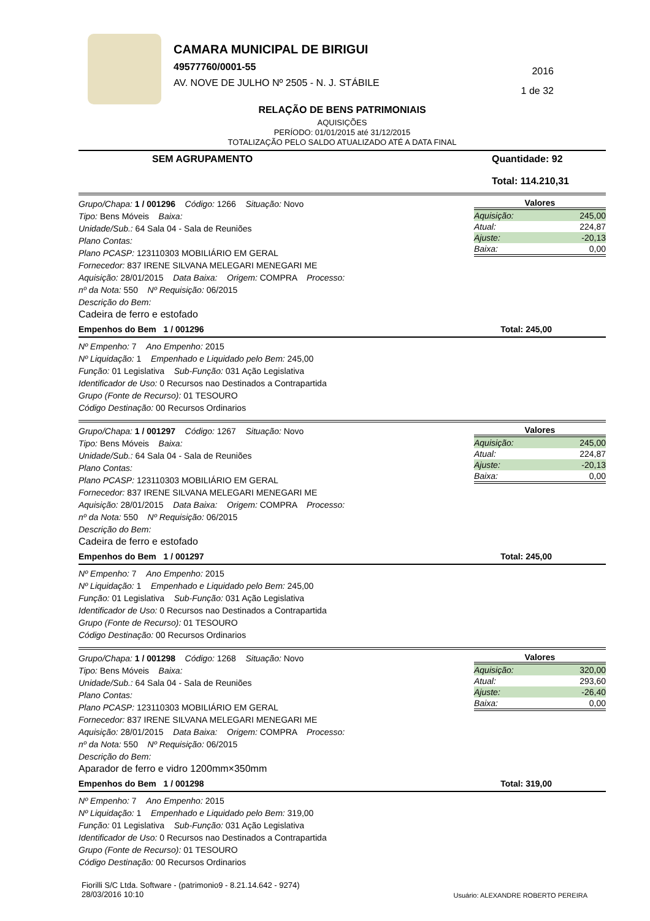CAMARA MUNICIPAL DE BIRIGUI
49577760/0001-55
AV. NOVE DE JULHO Nº 2505 - N. J. STÁBILE
2016
1 de 32
RELAÇÃO DE BENS PATRIMONIAIS
AQUISIÇÕES
PERÍODO: 01/01/2015 até 31/12/2015
TOTALIZAÇÃO PELO SALDO ATUALIZADO ATÉ A DATA FINAL
SEM AGRUPAMENTO Quantidade: 92
Total: 114.210,31
Grupo/Chapa: 1 / 001296 Código: 1266 Situação: Novo
Tipo: Bens Móveis Baixa:
Unidade/Sub.: 64 Sala 04 - Sala de Reuniões
Plano Contas:
Plano PCASP: 123110303 MOBILIÁRIO EM GERAL
Fornecedor: 837 IRENE SILVANA MELEGARI MENEGARI ME
Aquisição: 28/01/2015 Data Baixa: Origem: COMPRA Processo:
nº da Nota: 550 Nº Requisição: 06/2015
Descrição do Bem:
Cadeira de ferro e estofado
Valores
| Aquisição: | 245,00 |
| Atual: | 224,87 |
| Ajuste: | -20,13 |
| Baixa: | 0,00 |
Empenhos do Bem 1 / 001296 Total: 245,00
Nº Empenho: 7 Ano Empenho: 2015
Nº Liquidação: 1 Empenhado e Liquidado pelo Bem: 245,00
Função: 01 Legislativa Sub-Função: 031 Ação Legislativa
Identificador de Uso: 0 Recursos nao Destinados a Contrapartida
Grupo (Fonte de Recurso): 01 TESOURO
Código Destinação: 00 Recursos Ordinarios
Grupo/Chapa: 1 / 001297 Código: 1267 Situação: Novo
Tipo: Bens Móveis Baixa:
Unidade/Sub.: 64 Sala 04 - Sala de Reuniões
Plano Contas:
Plano PCASP: 123110303 MOBILIÁRIO EM GERAL
Fornecedor: 837 IRENE SILVANA MELEGARI MENEGARI ME
Aquisição: 28/01/2015 Data Baixa: Origem: COMPRA Processo:
nº da Nota: 550 Nº Requisição: 06/2015
Descrição do Bem:
Cadeira de ferro e estofado
Valores
| Aquisição: | 245,00 |
| Atual: | 224,87 |
| Ajuste: | -20,13 |
| Baixa: | 0,00 |
Empenhos do Bem 1 / 001297 Total: 245,00
Nº Empenho: 7 Ano Empenho: 2015
Nº Liquidação: 1 Empenhado e Liquidado pelo Bem: 245,00
Função: 01 Legislativa Sub-Função: 031 Ação Legislativa
Identificador de Uso: 0 Recursos nao Destinados a Contrapartida
Grupo (Fonte de Recurso): 01 TESOURO
Código Destinação: 00 Recursos Ordinarios
Grupo/Chapa: 1 / 001298 Código: 1268 Situação: Novo
Tipo: Bens Móveis Baixa:
Unidade/Sub.: 64 Sala 04 - Sala de Reuniões
Plano Contas:
Plano PCASP: 123110303 MOBILIÁRIO EM GERAL
Fornecedor: 837 IRENE SILVANA MELEGARI MENEGARI ME
Aquisição: 28/01/2015 Data Baixa: Origem: COMPRA Processo:
nº da Nota: 550 Nº Requisição: 06/2015
Descrição do Bem:
Aparador de ferro e vidro 1200mm×350mm
Valores
| Aquisição: | 320,00 |
| Atual: | 293,60 |
| Ajuste: | -26,40 |
| Baixa: | 0,00 |
Empenhos do Bem 1 / 001298 Total: 319,00
Nº Empenho: 7 Ano Empenho: 2015
Nº Liquidação: 1 Empenhado e Liquidado pelo Bem: 319,00
Função: 01 Legislativa Sub-Função: 031 Ação Legislativa
Identificador de Uso: 0 Recursos nao Destinados a Contrapartida
Grupo (Fonte de Recurso): 01 TESOURO
Código Destinação: 00 Recursos Ordinarios
Fiorilli S/C Ltda. Software - (patrimonio9 - 8.21.14.642 - 9274)
28/03/2016 10:10 Usuário: ALEXANDRE ROBERTO PEREIRA